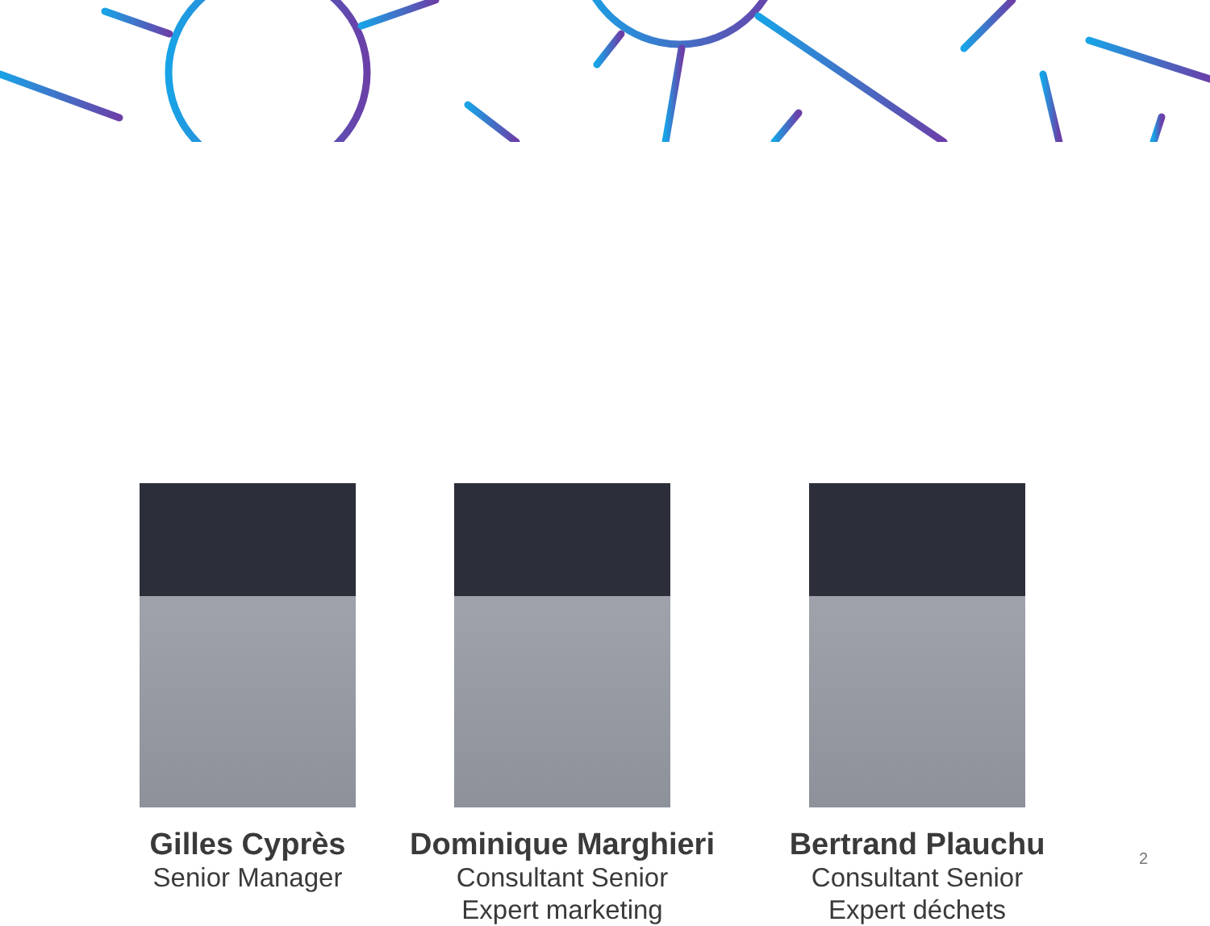Gilles Cyprès
Senior Manager
Dominique Marghieri
Consultant Senior
Expert marketing
Bertrand Plauchu
Consultant Senior
Expert déchets
2